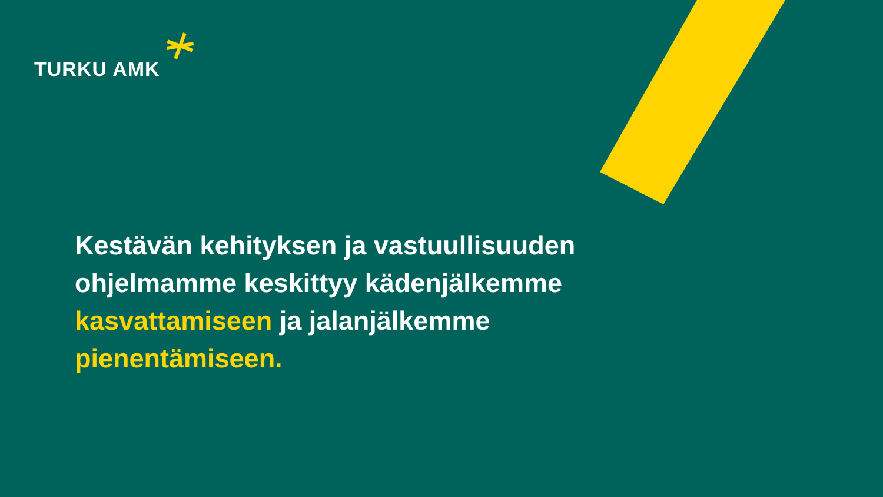TURKU AMK
Kestävän kehityksen ja vastuullisuuden ohjelmamme keskittyy kädenjälkemme kasvattamiseen ja jalanjälkemme pienentämiseen.